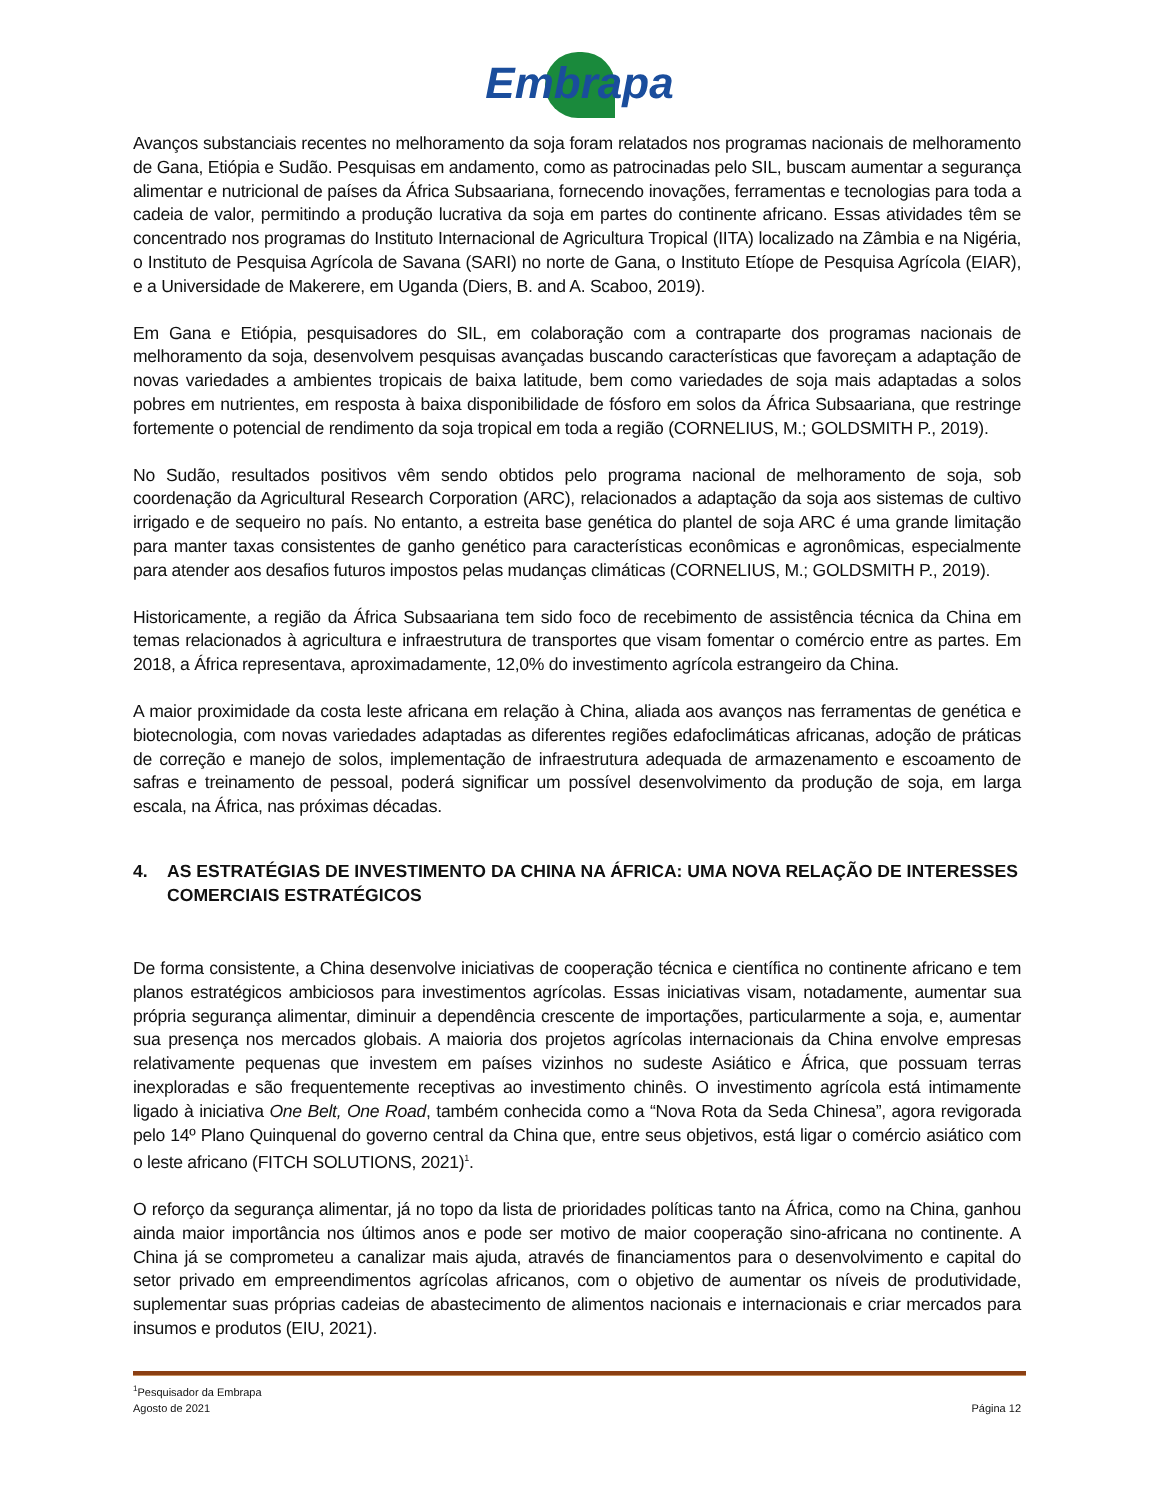Embrapa
Avanços substanciais recentes no melhoramento da soja foram relatados nos programas nacionais de melhoramento de Gana, Etiópia e Sudão. Pesquisas em andamento, como as patrocinadas pelo SIL, buscam aumentar a segurança alimentar e nutricional de países da África Subsaariana, fornecendo inovações, ferramentas e tecnologias para toda a cadeia de valor, permitindo a produção lucrativa da soja em partes do continente africano. Essas atividades têm se concentrado nos programas do Instituto Internacional de Agricultura Tropical (IITA) localizado na Zâmbia e na Nigéria, o Instituto de Pesquisa Agrícola de Savana (SARI) no norte de Gana, o Instituto Etíope de Pesquisa Agrícola (EIAR), e a Universidade de Makerere, em Uganda (Diers, B. and A. Scaboo, 2019).
Em Gana e Etiópia, pesquisadores do SIL, em colaboração com a contraparte dos programas nacionais de melhoramento da soja, desenvolvem pesquisas avançadas buscando características que favoreçam a adaptação de novas variedades a ambientes tropicais de baixa latitude, bem como variedades de soja mais adaptadas a solos pobres em nutrientes, em resposta à baixa disponibilidade de fósforo em solos da África Subsaariana, que restringe fortemente o potencial de rendimento da soja tropical em toda a região (CORNELIUS, M.; GOLDSMITH P., 2019).
No Sudão, resultados positivos vêm sendo obtidos pelo programa nacional de melhoramento de soja, sob coordenação da Agricultural Research Corporation (ARC), relacionados a adaptação da soja aos sistemas de cultivo irrigado e de sequeiro no país. No entanto, a estreita base genética do plantel de soja ARC é uma grande limitação para manter taxas consistentes de ganho genético para características econômicas e agronômicas, especialmente para atender aos desafios futuros impostos pelas mudanças climáticas (CORNELIUS, M.; GOLDSMITH P., 2019).
Historicamente, a região da África Subsaariana tem sido foco de recebimento de assistência técnica da China em temas relacionados à agricultura e infraestrutura de transportes que visam fomentar o comércio entre as partes. Em 2018, a África representava, aproximadamente, 12,0% do investimento agrícola estrangeiro da China.
A maior proximidade da costa leste africana em relação à China, aliada aos avanços nas ferramentas de genética e biotecnologia, com novas variedades adaptadas as diferentes regiões edafoclimáticas africanas, adoção de práticas de correção e manejo de solos, implementação de infraestrutura adequada de armazenamento e escoamento de safras e treinamento de pessoal, poderá significar um possível desenvolvimento da produção de soja, em larga escala, na África, nas próximas décadas.
4. AS ESTRATÉGIAS DE INVESTIMENTO DA CHINA NA ÁFRICA: UMA NOVA RELAÇÃO DE INTERESSES COMERCIAIS ESTRATÉGICOS
De forma consistente, a China desenvolve iniciativas de cooperação técnica e científica no continente africano e tem planos estratégicos ambiciosos para investimentos agrícolas. Essas iniciativas visam, notadamente, aumentar sua própria segurança alimentar, diminuir a dependência crescente de importações, particularmente a soja, e, aumentar sua presença nos mercados globais. A maioria dos projetos agrícolas internacionais da China envolve empresas relativamente pequenas que investem em países vizinhos no sudeste Asiático e África, que possuam terras inexploradas e são frequentemente receptivas ao investimento chinês. O investimento agrícola está intimamente ligado à iniciativa One Belt, One Road, também conhecida como a “Nova Rota da Seda Chinesa”, agora revigorada pelo 14º Plano Quinquenal do governo central da China que, entre seus objetivos, está ligar o comércio asiático com o leste africano (FITCH SOLUTIONS, 2021)<sup>1</sup>.
O reforço da segurança alimentar, já no topo da lista de prioridades políticas tanto na África, como na China, ganhou ainda maior importância nos últimos anos e pode ser motivo de maior cooperação sino-africana no continente. A China já se comprometeu a canalizar mais ajuda, através de financiamentos para o desenvolvimento e capital do setor privado em empreendimentos agrícolas africanos, com o objetivo de aumentar os níveis de produtividade, suplementar suas próprias cadeias de abastecimento de alimentos nacionais e internacionais e criar mercados para insumos e produtos (EIU, 2021).
<sup>1</sup> Pesquisador da Embrapa
Agosto de 2021 Página 12